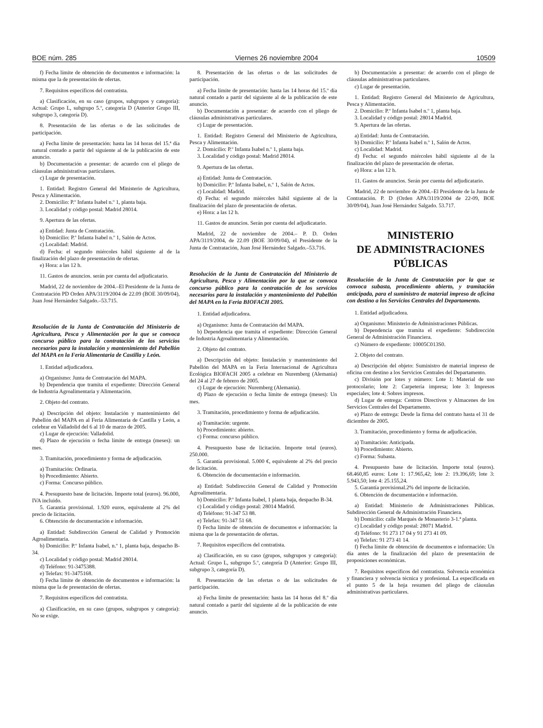BOE núm. 285 Viernes 26 noviembre 2004 10509
f) Fecha límite de obtención de documentos e información: la misma que la de presentación de ofertas.
7. Requisitos específicos del contratista.
a) Clasificación, en su caso (grupos, subgrupos y categoría): Actual: Grupo L, subgrupo 5.º, categoría D (Anterior Grupo III, subgrupo 3, categoría D).
8. Presentación de las ofertas o de las solicitudes de participación.
a) Fecha límite de presentación: hasta las 14 horas del 15.ª día natural contado a partir del siguiente al de la publicación de este anuncio.
b) Documentación a presentar: de acuerdo con el pliego de cláusulas administrativas particulares.
c) Lugar de presentación.
1. Entidad: Registro General del Ministerio de Agricultura, Pesca y Alimentación.
2. Domicilio: P.º Infanta Isabel n.º 1, planta baja.
3. Localidad y código postal: Madrid 28014.
9. Apertura de las ofertas.
a) Entidad: Junta de Contratación.
b) Domicilio: P.º Infanta Isabel n.º 1, Salón de Actos.
c) Localidad: Madrid.
d) Fecha: el segundo miércoles hábil siguiente al de la finalización del plazo de presentación de ofertas.
e) Hora: a las 12 h.
11. Gastos de anuncios. serán por cuenta del adjudicatario.
Madrid, 22 de noviembre de 2004.–El Presidente de la Junta de Contratación PD Orden APA/3119/2004 de 22.09 (BOE 30/09/04), Juan José Hernández Salgado.–53.715.
Resolución de la Junta de Contratación del Ministerio de Agricultura, Pesca y Alimentación por la que se convoca concurso público para la contratación de los servicios necesarios para la instalación y mantenimiento del Pabellón del MAPA en la Feria Alimentaria de Castilla y León.
1. Entidad adjudicadora.
a) Organismo: Junta de Contratación del MAPA.
b) Dependencia que tramita el expediente: Dirección General de Industria Agroalimentaria y Alimentación.
2. Objeto del contrato.
a) Descripción del objeto: Instalación y mantenimiento del Pabellón del MAPA en al Feria Alimentaria de Castilla y León, a celebrar en Valladolid del 6 al 10 de marzo de 2005.
c) Lugar de ejecución: Valladolid.
d) Plazo de ejecución o fecha límite de entrega (meses): un mes.
3. Tramitación, procedimiento y forma de adjudicación.
a) Tramitación: Ordinaria.
b) Procedimiento: Abierto.
c) Forma: Concurso público.
4. Presupuesto base de licitación. Importe total (euros). 96.000, IVA incluido.
5. Garantía provisional. 1.920 euros, equivalente al 2% del precio de licitación.
6. Obtención de documentación e información.
a) Entidad: Subdirección General de Calidad y Promoción Agroalimentaria.
b) Domicilio: P.º Infanta Isabel, n.º 1, planta baja, despacho B-34.
c) Localidad y código postal: Madrid 28014.
d) Teléfono: 91-3475388.
e) Telefax: 91-3475168.
f) Fecha límite de obtención de documentos e información: la misma que la de presentación de ofertas.
7. Requisitos específicos del contratista.
a) Clasificación, en su caso (grupos, subgrupos y categoría): No se exige.
8. Presentación de las ofertas o de las solicitudes de participación.
a) Fecha límite de presentación: hasta las 14 horas del 15.º día natural contado a partir del siguiente al de la publicación de este anuncio.
b) Documentación a presentar: de acuerdo con el pliego de cláusulas administrativas particulares.
c) Lugar de presentación.
1. Entidad: Registro General del Ministerio de Agricultura, Pesca y Alimentación.
2. Domicilio: P.º Infanta Isabel n.º 1, planta baja.
3. Localidad y código postal: Madrid 28014.
9. Apertura de las ofertas.
a) Entidad: Junta de Contratación.
b) Domicilio: P.º Infanta Isabel, n.º 1, Salón de Actos.
c) Localidad: Madrid.
d) Fecha: el segundo miércoles hábil siguiente al de la finalización del plazo de presentación de ofertas.
e) Hora: a las 12 h.
11. Gastos de anuncios. Serán por cuenta del adjudicatario.
Madrid, 22 de noviembre de 2004.– P. D. Orden APA/3119/2004, de 22.09 (BOE 30/09/04), el Presidente de la Junta de Contratación, Juan José Hernández Salgado.–53.716.
Resolución de la Junta de Contratación del Ministerio de Agricultura, Pesca y Alimentación por la que se convoca concurso público para la contratación de los servicios necesarios para la instalación y mantenimiento del Pabellón del MAPA en la Feria BIOFACH 2005.
1. Entidad adjudicadora.
a) Organismo: Junta de Contratación del MAPA.
b) Dependencia que tramita el expediente: Dirección General de Industria Agroalimentaria y Alimentación.
2. Objeto del contrato.
a) Descripción del objeto: Instalación y mantenimiento del Pabellón del MAPA en la Feria Internacional de Agricultura Ecológica BIOFACH 2005 a celebrar en Nuremberg (Alemania) del 24 al 27 de febrero de 2005.
c) Lugar de ejecución: Nuremberg (Alemania).
d) Plazo de ejecución o fecha límite de entrega (meses): Un mes.
3. Tramitación, procedimiento y forma de adjudicación.
a) Tramitación: urgente.
b) Procedimiento: abierto.
c) Forma: concurso público.
4. Presupuesto base de licitación. Importe total (euros). 250.000.
5. Garantía provisional. 5.000 €, equivalente al 2% del precio de licitación.
6. Obtención de documentación e información.
a) Entidad: Subdirección General de Calidad y Promoción Agroalimentaria.
b) Domicilio: P.º Infanta Isabel, 1 planta baja, despacho B-34.
c) Localidad y código postal: 28014 Madrid.
d) Teléfono: 91-347 53 88.
e) Telefax: 91-347 51 68.
f) Fecha límite de obtención de documentos e información: la misma que la de presentación de ofertas.
7. Requisitos específicos del contratista.
a) Clasificación, en su caso (grupos, subgrupos y categoría): Actual: Grupo L, subgrupo 5.º, categoría D (Anterior: Grupo III, subgrupo 3, categoría D).
8. Presentación de las ofertas o de las solicitudes de participación.
a) Fecha límite de presentación: hasta las 14 horas del 8.º día natural contado a partir del siguiente al de la publicación de este anuncio.
b) Documentación a presentar: de acuerdo con el pliego de cláusulas administrativas particulares.
c) Lugar de presentación.
1. Entidad: Registro General del Ministerio de Agricultura, Pesca y Alimentación.
2. Domicilio: P.º Infanta Isabel n.º 1, planta baja.
3. Localidad y código postal: 28014 Madrid.
9. Apertura de las ofertas.
a) Entidad: Junta de Contratación.
b) Domicilio: P.º Infanta Isabel n.º 1, Salón de Actos.
c) Localidad: Madrid.
d) Fecha: el segundo miércoles hábil siguiente al de la finalización del plazo de presentación de ofertas.
e) Hora: a las 12 h.
11. Gastos de anuncios. Serán por cuenta del adjudicatario.
Madrid, 22 de noviembre de 2004.–El Presidente de la Junta de Contratación. P. D (Orden APA/3119/2004 de 22-09, BOE 30/09/04), Juan José Hernández Salgado. 53.717.
MINISTERIO
DE ADMINISTRACIONES
PÚBLICAS
Resolución de la Junta de Contratación por la que se convoca subasta, procedimiento abierto, y tramitación anticipada, para el suministro de material impreso de oficina con destino a los Servicios Centrales del Departamento.
1. Entidad adjudicadora.
a) Organismo: Ministerio de Administraciones Públicas.
b) Dependencia que tramita el expediente: Subdirección General de Administración Financiera.
c) Número de expediente: 10005C013S0.
2. Objeto del contrato.
a) Descripción del objeto: Suministro de material impreso de oficina con destino a los Servicios Centrales del Departamento.
c) División por lotes y número: Lote 1: Material de uso protocolario; lote 2: Carpetería impresa; lote 3: Impresos especiales; lote 4: Sobres impresos.
d) Lugar de entrega: Centros Directivos y Almacenes de los Servicios Centrales del Departamento.
e) Plazo de entrega: Desde la firma del contrato hasta el 31 de diciembre de 2005.
3. Tramitación, procedimiento y forma de adjudicación.
a) Tramitación: Anticipada.
b) Procedimiento: Abierto.
c) Forma: Subasta.
4. Presupuesto base de licitación. Importe total (euros). 68.460,85 euros: Lote 1: 17.965,42; lote 2: 19.396,69; lote 3: 5.943,50; lote 4: 25.155,24.
5. Garantía provisional.2% del importe de licitación.
6. Obtención de documentación e información.
a) Entidad: Ministerio de Administraciones Públicas. Subdirección General de Administración Financiera.
b) Domicilio: calle Marqués de Monasterio 3-1.ª planta.
c) Localidad y código postal: 28071 Madrid.
d) Teléfono: 91 273 17 04 y 91 273 41 09.
e) Telefax: 91 273 41 14.
f) Fecha límite de obtención de documentos e información: Un día antes de la finalización del plazo de presentación de proposiciones económicas.
7. Requisitos específicos del contratista. Solvencia económica y financiera y solvencia técnica y profesional. La especificada en el punto 5 de la hoja resumen del pliego de cláusulas administrativas particulares.